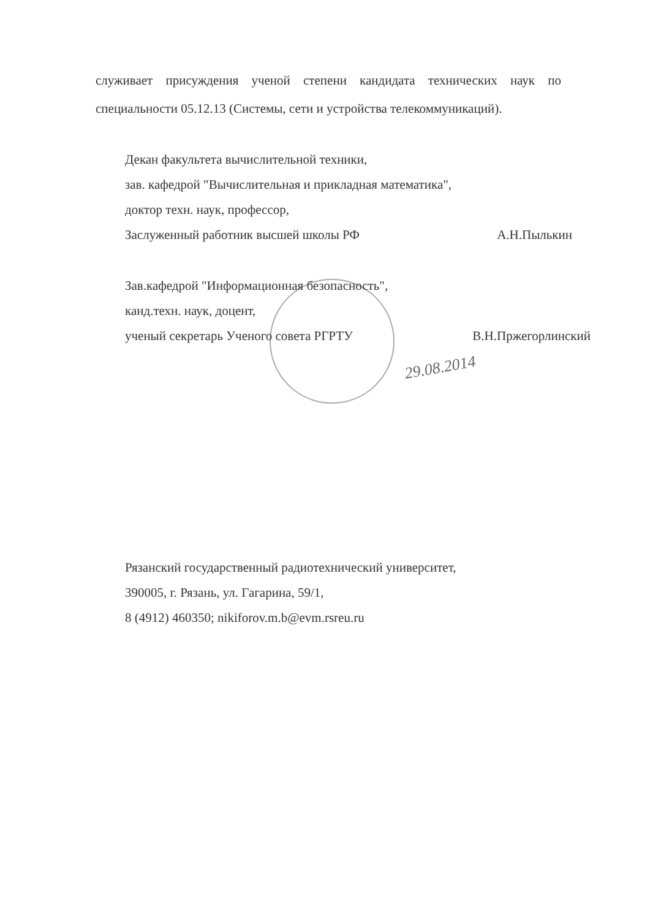служивает присуждения ученой степени кандидата технических наук по специальности 05.12.13 (Системы, сети и устройства телекоммуникаций).
Декан факультета вычислительной техники,
зав. кафедрой "Вычислительная и прикладная математика",
доктор техн. наук, профессор,
Заслуженный работник высшей школы РФ А.Н.Пылькин
Зав.кафедрой "Информационная безопасность",
канд.техн. наук, доцент,
ученый секретарь Ученого совета РГРТУ В.Н.Пржегорлинский
29.08.2014
Рязанский государственный радиотехнический университет,
390005, г. Рязань, ул. Гагарина, 59/1,
8 (4912) 460350; nikiforov.m.b@evm.rsreu.ru